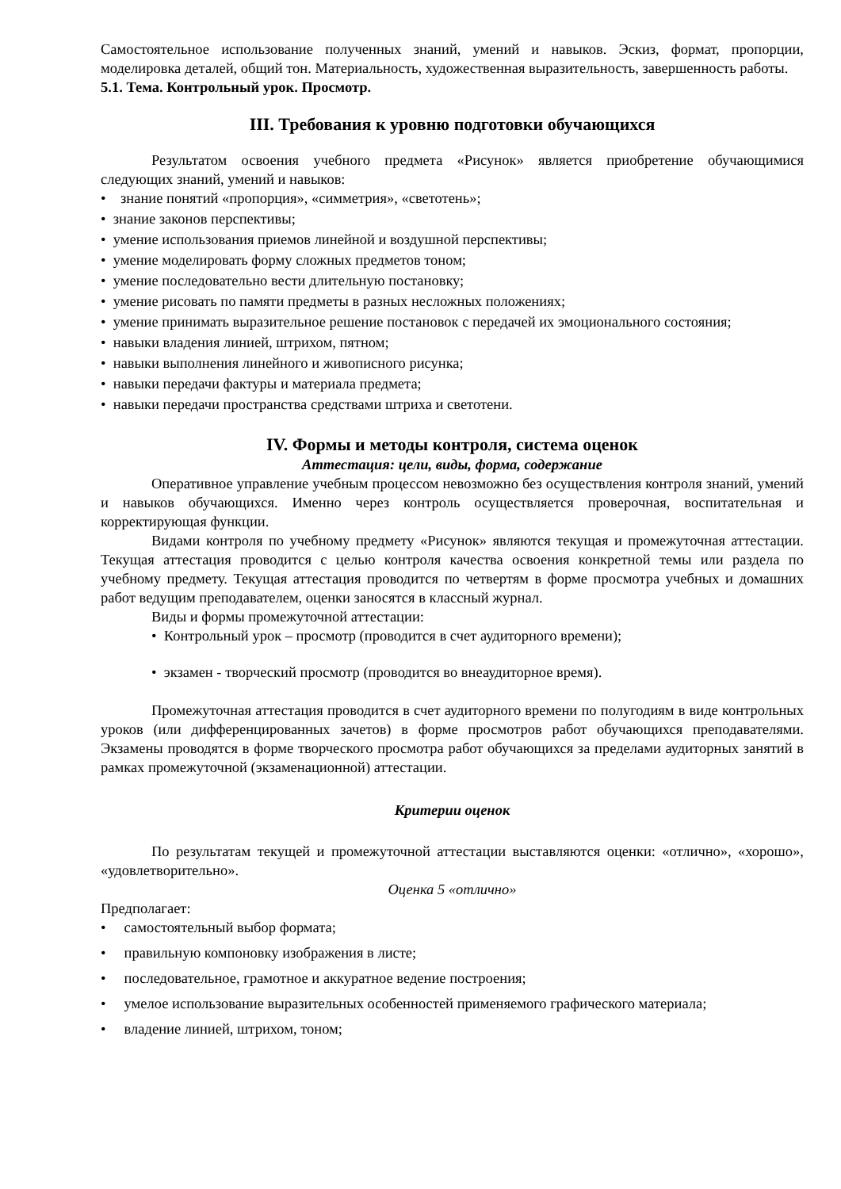Самостоятельное использование полученных знаний, умений и навыков. Эскиз, формат, пропорции, моделировка деталей, общий тон. Материальность, художественная выразительность, завершенность работы.
5.1. Тема. Контрольный урок. Просмотр.
III. Требования к уровню подготовки обучающихся
Результатом освоения учебного предмета «Рисунок» является приобретение обучающимися следующих знаний, умений и навыков:
• знание понятий «пропорция», «симметрия», «светотень»;
• знание законов перспективы;
• умение использования приемов линейной и воздушной перспективы;
• умение моделировать форму сложных предметов тоном;
• умение последовательно вести длительную постановку;
• умение рисовать по памяти предметы в разных несложных положениях;
• умение принимать выразительное решение постановок с передачей их эмоционального состояния;
• навыки владения линией, штрихом, пятном;
• навыки выполнения линейного и живописного рисунка;
• навыки передачи фактуры и материала предмета;
• навыки передачи пространства средствами штриха и светотени.
IV. Формы и методы контроля, система оценок
Аттестация: цели, виды, форма, содержание
Оперативное управление учебным процессом невозможно без осуществления контроля знаний, умений и навыков обучающихся. Именно через контроль осуществляется проверочная, воспитательная и корректирующая функции.
Видами контроля по учебному предмету «Рисунок» являются текущая и промежуточная аттестации. Текущая аттестация проводится с целью контроля качества освоения конкретной темы или раздела по учебному предмету. Текущая аттестация проводится по четвертям в форме просмотра учебных и домашних работ ведущим преподавателем, оценки заносятся в классный журнал.
Виды и формы промежуточной аттестации:
• Контрольный урок – просмотр (проводится в счет аудиторного времени);
• экзамен - творческий просмотр (проводится во внеаудиторное время).
Промежуточная аттестация проводится в счет аудиторного времени по полугодиям в виде контрольных уроков (или дифференцированных зачетов) в форме просмотров работ обучающихся преподавателями. Экзамены проводятся в форме творческого просмотра работ обучающихся за пределами аудиторных занятий в рамках промежуточной (экзаменационной) аттестации.
Критерии оценок
По результатам текущей и промежуточной аттестации выставляются оценки: «отлично», «хорошо», «удовлетворительно».
Оценка 5 «отлично»
Предполагает:
• самостоятельный выбор формата;
• правильную компоновку изображения в листе;
• последовательное, грамотное и аккуратное ведение построения;
• умелое использование выразительных особенностей применяемого графического материала;
• владение линией, штрихом, тоном;